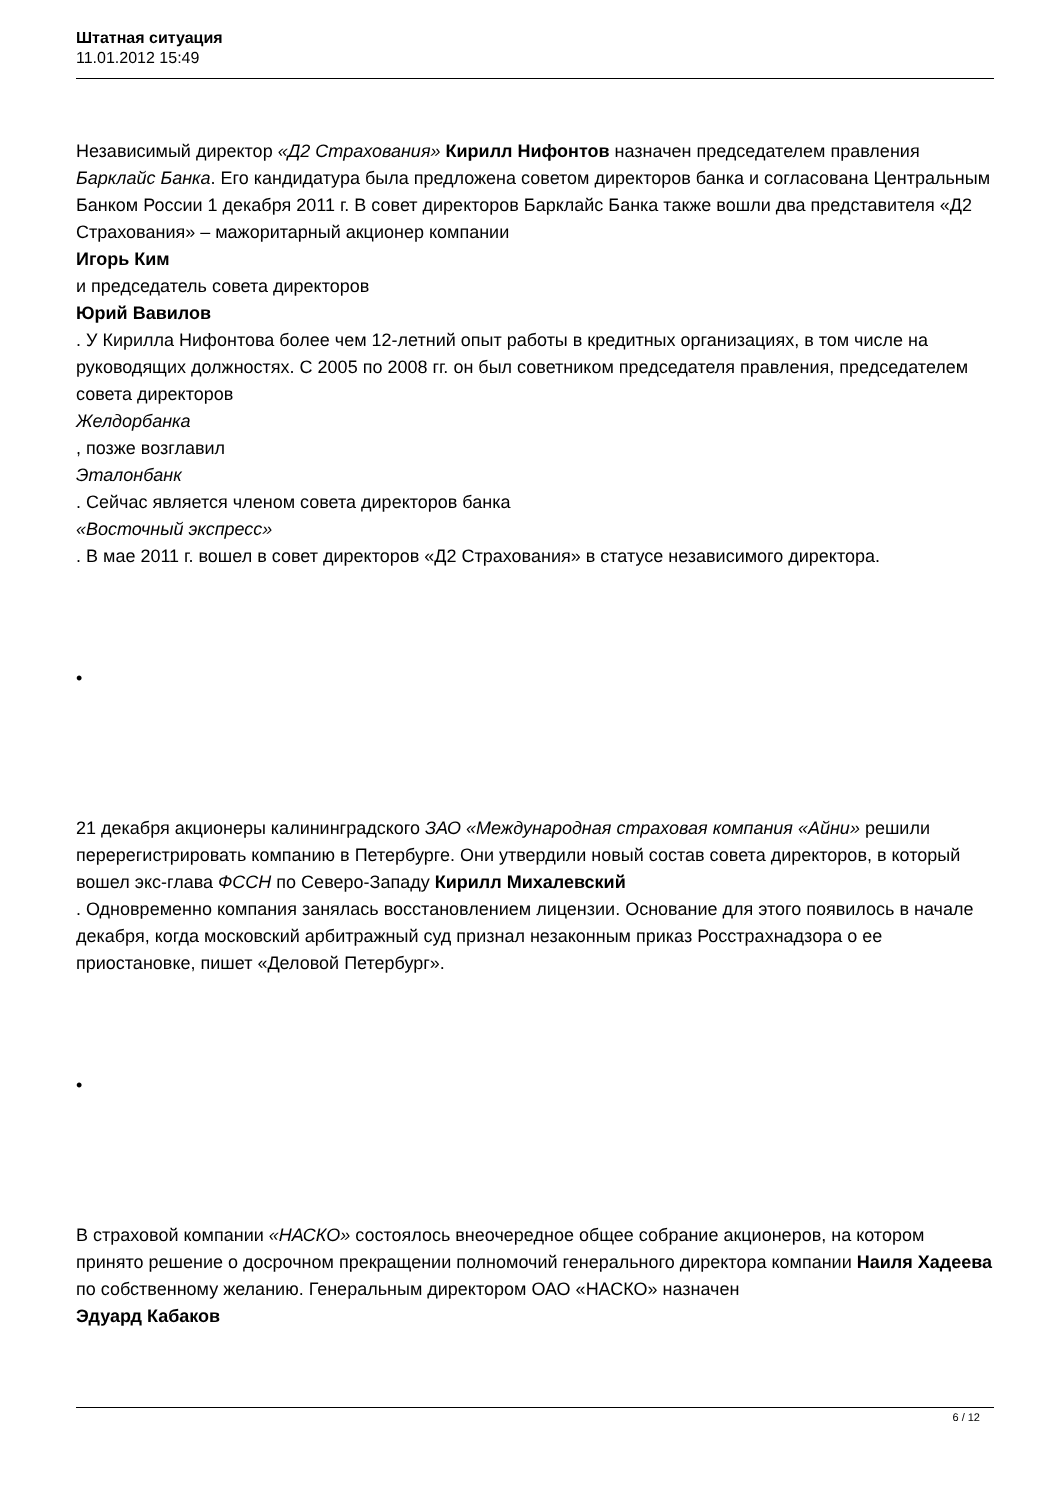Штатная ситуация
11.01.2012 15:49
Независимый директор «Д2 Страхования» Кирилл Нифонтов назначен председателем правления Барклайс Банка. Его кандидатура была предложена советом директоров банка и согласована Центральным Банком России 1 декабря 2011 г. В совет директоров Барклайс Банка также вошли два представителя «Д2 Страхования» – мажоритарный акционер компании
Игорь Ким
и председатель совета директоров
Юрий Вавилов
. У Кирилла Нифонтова более чем 12-летний опыт работы в кредитных организациях, в том числе на руководящих должностях. С 2005 по 2008 гг. он был советником председателя правления, председателем совета директоров
Желдорбанка
, позже возглавил
Эталонбанк
. Сейчас является членом совета директоров банка
«Восточный экспресс»
. В мае 2011 г. вошел в совет директоров «Д2 Страхования» в статусе независимого директора.
•
21 декабря акционеры калининградского ЗАО «Международная страховая компания «Айни» решили перерегистрировать компанию в Петербурге. Они утвердили новый состав совета директоров, в который вошел экс-глава ФССН по Северо-Западу Кирилл Михалевский
. Одновременно компания занялась восстановлением лицензии. Основание для этого появилось в начале декабря, когда московский арбитражный суд признал незаконным приказ Росстрахнадзора о ее приостановке, пишет «Деловой Петербург».
•
В страховой компании «НАСКО» состоялось внеочередное общее собрание акционеров, на котором принято решение о досрочном прекращении полномочий генерального директора компании Наиля Хадеева по собственному желанию. Генеральным директором ОАО «НАСКО» назначен
Эдуард Кабаков
6 / 12